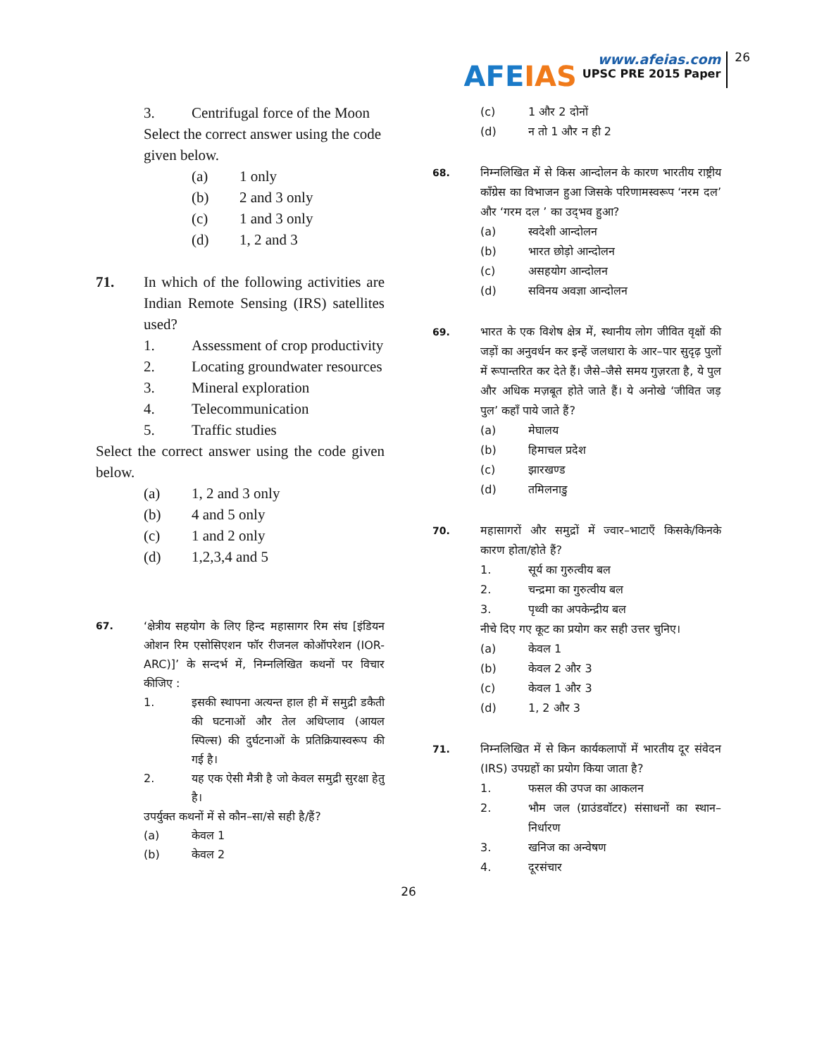AFEIAS
www.afeias.com
UPSC PRE 2015 Paper
26
3. Centrifugal force of the Moon
Select the correct answer using the code given below.
(a)
1 only
(b)
2 and 3 only
(c)
1 and 3 only
(d)
1, 2 and 3
71. In which of the following activities are Indian Remote Sensing (IRS) satellites used?
1. Assessment of crop productivity
2. Locating groundwater resources
3. Mineral exploration
4. Telecommunication
5. Traffic studies
Select the correct answer using the code given below.
(a)
1, 2 and 3 only
(b)
4 and 5 only
(c)
1 and 2 only
(d)
1,2,3,4 and 5
67. ‘क्षेत्रीय सहयोग के लिए हिन्द महासागर रिम संघ [इंडियन ओशन रिम एसोसिएशन फॉर रीजनल कोऑपरेशन (IOR-ARC)]’ के सन्दर्भ में, निम्नलिखित कथनों पर विचार कीजिए :
1. इसकी स्थापना अत्यन्त हाल ही में समुद्री डकैती की घटनाओं और तेल अधिप्लाव (आयल स्पिल्स) की दुर्घटनाओं के प्रतिक्रियास्वरूप की गई है।
2. यह एक ऐसी मैत्री है जो केवल समुद्री सुरक्षा हेतु है।
उपर्युक्त कथनों में से कौन–सा/से सही है/हैं?
(a)
केवल 1
(b)
केवल 2
(c)
1 और 2 दोनों
(d)
न तो 1 और न ही 2
68. निम्नलिखित में से किस आन्दोलन के कारण भारतीय राष्ट्रीय काँग्रेस का विभाजन हुआ जिसके परिणामस्वरूप ‘नरम दल’ और ‘गरम दल ’ का उद्‌भव हुआ?
(a)
स्वदेशी आन्दोलन
(b)
भारत छोड़ो आन्दोलन
(c)
असहयोग आन्दोलन
(d)
सविनय अवज्ञा आन्दोलन
69. भारत के एक विशेष क्षेत्र में, स्थानीय लोग जीवित वृक्षों की जड़ों का अनुवर्धन कर इन्हें जलधारा के आर–पार सुदृढ़ पुलों में रूपान्तरित कर देते हैं। जैसे–जैसे समय गुज़रता है, ये पुल और अधिक मज़बूत होते जाते हैं। ये अनोखे ‘जीवित जड़ पुल’ कहाँ पाये जाते हैं?
(a)
मेघालय
(b)
हिमाचल प्रदेश
(c)
झारखण्ड
(d)
तमिलनाडु
70. महासागरों और समुद्रों में ज्वार–भाटाएँ किसके/किनके कारण होता/होते हैं?
1.
सूर्य का गुरुत्वीय बल
2.
चन्द्रमा का गुरुत्वीय बल
3.
पृथ्वी का अपकेन्द्रीय बल
नीचे दिए गए कूट का प्रयोग कर सही उत्तर चुनिए।
(a)
केवल 1
(b)
केवल 2 और 3
(c)
केवल 1 और 3
(d)
1, 2 और 3
71. निम्नलिखित में से किन कार्यकलापों में भारतीय दूर संवेदन (IRS) उपग्रहों का प्रयोग किया जाता है?
1.
फसल की उपज का आकलन
2. भौम जल (ग्राउंडवॉटर) संसाधनों का स्थान–निर्धारण
3.
खनिज का अन्वेषण
4.
दूरसंचार
26